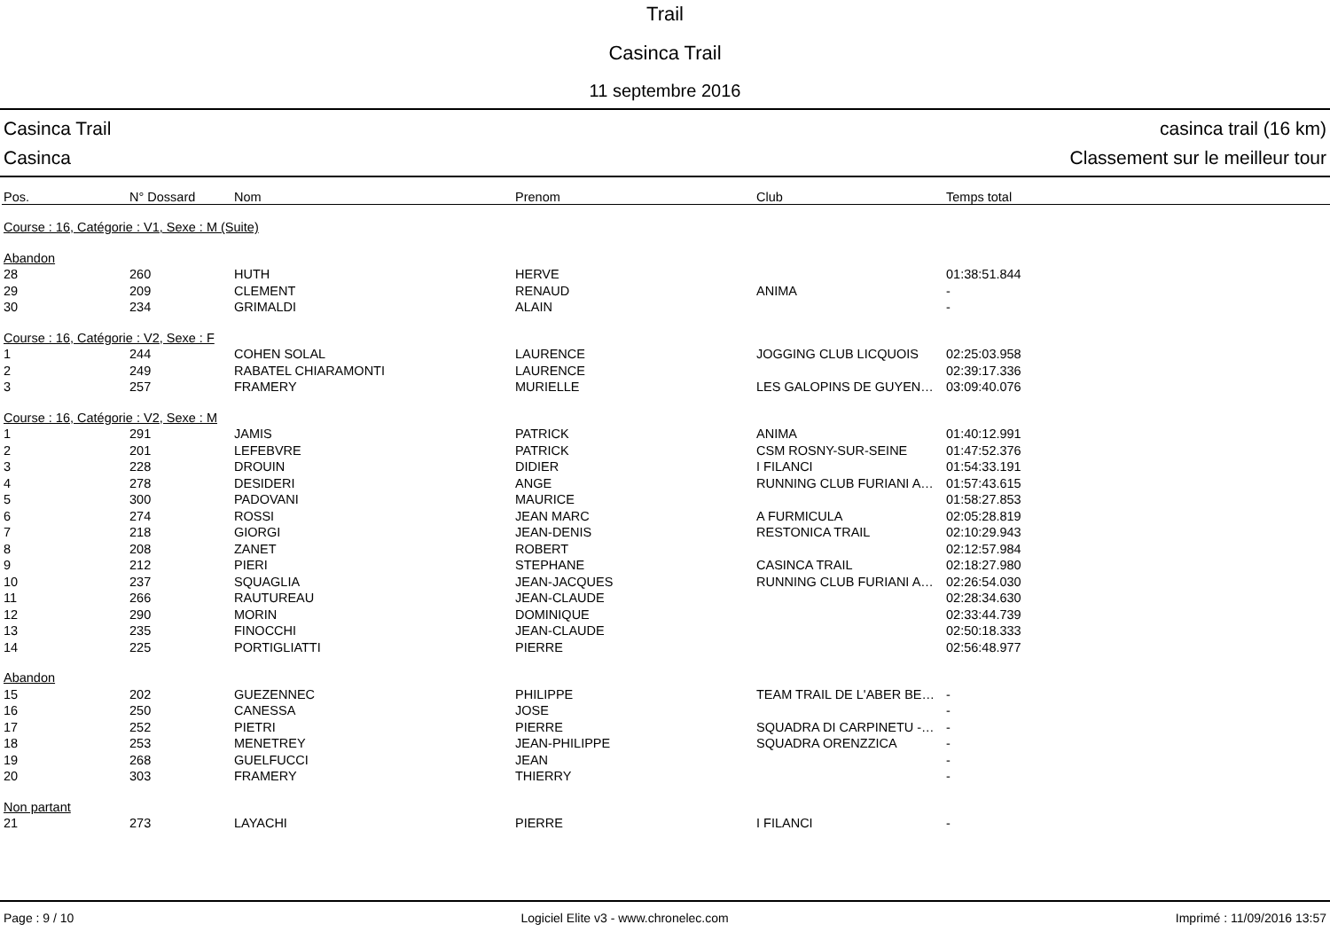Trail
Casinca Trail
11 septembre 2016
Casinca Trail casinca trail (16 km)
Casinca Classement sur le meilleur tour
| Pos. | N° Dossard | Nom | Prenom | Club | Temps total |
| --- | --- | --- | --- | --- | --- |
| Course : 16, Catégorie : V1, Sexe : M (Suite) | | | | | |
| Abandon | | | | | |
| 28 | 260 | HUTH | HERVE | | 01:38:51.844 |
| 29 | 209 | CLEMENT | RENAUD | ANIMA | - |
| 30 | 234 | GRIMALDI | ALAIN | | - |
| Course : 16, Catégorie : V2, Sexe : F | | | | | |
| 1 | 244 | COHEN SOLAL | LAURENCE | JOGGING CLUB LICQUOIS | 02:25:03.958 |
| 2 | 249 | RABATEL CHIARAMONTI | LAURENCE | | 02:39:17.336 |
| 3 | 257 | FRAMERY | MURIELLE | LES GALOPINS DE GUYEN… | 03:09:40.076 |
| Course : 16, Catégorie : V2, Sexe : M | | | | | |
| 1 | 291 | JAMIS | PATRICK | ANIMA | 01:40:12.991 |
| 2 | 201 | LEFEBVRE | PATRICK | CSM ROSNY-SUR-SEINE | 01:47:52.376 |
| 3 | 228 | DROUIN | DIDIER | I FILANCI | 01:54:33.191 |
| 4 | 278 | DESIDERI | ANGE | RUNNING CLUB FURIANI A… | 01:57:43.615 |
| 5 | 300 | PADOVANI | MAURICE | | 01:58:27.853 |
| 6 | 274 | ROSSI | JEAN MARC | A FURMICULA | 02:05:28.819 |
| 7 | 218 | GIORGI | JEAN-DENIS | RESTONICA TRAIL | 02:10:29.943 |
| 8 | 208 | ZANET | ROBERT | | 02:12:57.984 |
| 9 | 212 | PIERI | STEPHANE | CASINCA TRAIL | 02:18:27.980 |
| 10 | 237 | SQUAGLIA | JEAN-JACQUES | RUNNING CLUB FURIANI A… | 02:26:54.030 |
| 11 | 266 | RAUTUREAU | JEAN-CLAUDE | | 02:28:34.630 |
| 12 | 290 | MORIN | DOMINIQUE | | 02:33:44.739 |
| 13 | 235 | FINOCCHI | JEAN-CLAUDE | | 02:50:18.333 |
| 14 | 225 | PORTIGLIATTI | PIERRE | | 02:56:48.977 |
| Abandon | | | | | |
| 15 | 202 | GUEZENNEC | PHILIPPE | TEAM TRAIL DE L'ABER BE… | - |
| 16 | 250 | CANESSA | JOSE | | - |
| 17 | 252 | PIETRI | PIERRE | SQUADRA DI CARPINETU -… | - |
| 18 | 253 | MENETREY | JEAN-PHILIPPE | SQUADRA ORENZZICA | - |
| 19 | 268 | GUELFUCCI | JEAN | | - |
| 20 | 303 | FRAMERY | THIERRY | | - |
| Non partant | | | | | |
| 21 | 273 | LAYACHI | PIERRE | I FILANCI | - |
Page : 9 / 10 Logiciel Elite v3 - www.chronelec.com Imprimé : 11/09/2016 13:57